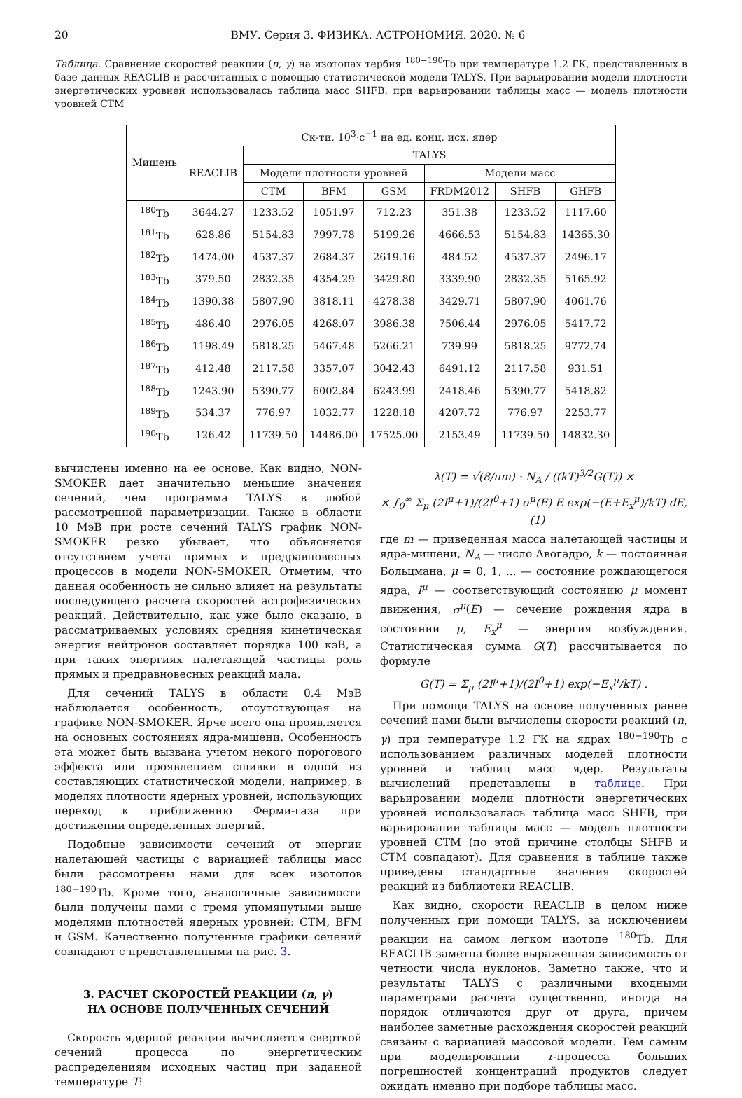20 ВМУ. Серия 3. ФИЗИКА. АСТРОНОМИЯ. 2020. № 6
Таблица. Сравнение скоростей реакции (n, γ) на изотопах тербия <sup>180−190</sup>Tb при температуре 1.2 ГК, представленных в базе данных REACLIB и рассчитанных с помощью статистической модели TALYS. При варьировании модели плотности энергетических уровней использовалась таблица масс SHFB, при варьировании таблицы масс — модель плотности уровней CTM
| Мишень | Ск-ти, 10<sup>3</sup>·c<sup>−1</sup> на ед. конц. исх. ядер | | | | | | |
| --- | --- | --- | --- | --- | --- | --- | --- |
| | REACLIB | TALYS | | | | | |
| | | Модели плотности уровней | | | Модели масс | | |
| | | CTM | BFM | GSM | FRDM2012 | SHFB | GHFB |
| <sup>180</sup>Tb | 3644.27 | 1233.52 | 1051.97 | 712.23 | 351.38 | 1233.52 | 1117.60 |
| <sup>181</sup>Tb | 628.86 | 5154.83 | 7997.78 | 5199.26 | 4666.53 | 5154.83 | 14365.30 |
| <sup>182</sup>Tb | 1474.00 | 4537.37 | 2684.37 | 2619.16 | 484.52 | 4537.37 | 2496.17 |
| <sup>183</sup>Tb | 379.50 | 2832.35 | 4354.29 | 3429.80 | 3339.90 | 2832.35 | 5165.92 |
| <sup>184</sup>Tb | 1390.38 | 5807.90 | 3818.11 | 4278.38 | 3429.71 | 5807.90 | 4061.76 |
| <sup>185</sup>Tb | 486.40 | 2976.05 | 4268.07 | 3986.38 | 7506.44 | 2976.05 | 5417.72 |
| <sup>186</sup>Tb | 1198.49 | 5818.25 | 5467.48 | 5266.21 | 739.99 | 5818.25 | 9772.74 |
| <sup>187</sup>Tb | 412.48 | 2117.58 | 3357.07 | 3042.43 | 6491.12 | 2117.58 | 931.51 |
| <sup>188</sup>Tb | 1243.90 | 5390.77 | 6002.84 | 6243.99 | 2418.46 | 5390.77 | 5418.82 |
| <sup>189</sup>Tb | 534.37 | 776.97 | 1032.77 | 1228.18 | 4207.72 | 776.97 | 2253.77 |
| <sup>190</sup>Tb | 126.42 | 11739.50 | 14486.00 | 17525.00 | 2153.49 | 11739.50 | 14832.30 |
вычислены именно на ее основе. Как видно, NON-SMOKER дает значительно меньшие значения сечений, чем программа TALYS в любой рассмотренной параметризации. Также в области 10 МэВ при росте сечений TALYS график NON-SMOKER резко убывает, что объясняется отсутствием учета прямых и предравновесных процессов в модели NON-SMOKER. Отметим, что данная особенность не сильно влияет на результаты последующего расчета скоростей астрофизических реакций. Действительно, как уже было сказано, в рассматриваемых условиях средняя кинетическая энергия нейтронов составляет порядка 100 кэВ, а при таких энергиях налетающей частицы роль прямых и предравновесных реакций мала.
Для сечений TALYS в области 0.4 МэВ наблюдается особенность, отсутствующая на графике NON-SMOKER. Ярче всего она проявляется на основных состояниях ядра-мишени. Особенность эта может быть вызвана учетом некого порогового эффекта или проявлением сшивки в одной из составляющих статистической модели, например, в моделях плотности ядерных уровней, использующих переход к приближению Ферми-газа при достижении определенных энергий.
Подобные зависимости сечений от энергии налетающей частицы с вариацией таблицы масс были рассмотрены нами для всех изотопов <sup>180−190</sup>Tb. Кроме того, аналогичные зависимости были получены нами с тремя упомянутыми выше моделями плотностей ядерных уровней: CTM, BFM и GSM. Качественно полученные графики сечений совпадают с представленными на рис. 3.
3. РАСЧЕТ СКОРОСТЕЙ РЕАКЦИИ (n, γ)
НА ОСНОВЕ ПОЛУЧЕННЫХ СЕЧЕНИЙ
Скорость ядерной реакции вычисляется сверткой сечений процесса по энергетическим распределениям исходных частиц при заданной температуре T:
λ(T) = √(8/πm) · N<sub>A</sub> / ((kT)<sup>3/2</sup>G(T)) ×
× ∫<sub>0</sub><sup>∞</sup> Σ<sub>μ</sub> (2I<sup>μ</sup>+1)/(2I<sup>0</sup>+1) σ<sup>μ</sup>(E) E exp(−(E+E<sub>x</sub><sup>μ</sup>)/kT) dE, (1)
где m — приведенная масса налетающей частицы и ядра-мишени, N<sub>A</sub> — число Авогадро, k — постоянная Больцмана, μ = 0, 1, ... — состояние рождающегося ядра, I<sup>μ</sup> — соответствующий состоянию μ момент движения, σ<sup>μ</sup>(E) — сечение рождения ядра в состоянии μ, E<sub>x</sub><sup>μ</sup> — энергия возбуждения. Статистическая сумма G(T) рассчитывается по формуле
G(T) = Σ<sub>μ</sub> (2I<sup>μ</sup>+1)/(2I<sup>0</sup>+1) exp(−E<sub>x</sub><sup>μ</sup>/kT) .
При помощи TALYS на основе полученных ранее сечений нами были вычислены скорости реакций (n, γ) при температуре 1.2 ГК на ядрах <sup>180−190</sup>Tb с использованием различных моделей плотности уровней и таблиц масс ядер. Результаты вычислений представлены в таблице. При варьировании модели плотности энергетических уровней использовалась таблица масс SHFB, при варьировании таблицы масс — модель плотности уровней CTM (по этой причине столбцы SHFB и CTM совпадают). Для сравнения в таблице также приведены стандартные значения скоростей реакций из библиотеки REACLIB.
Как видно, скорости REACLIB в целом ниже полученных при помощи TALYS, за исключением реакции на самом легком изотопе <sup>180</sup>Tb. Для REACLIB заметна более выраженная зависимость от четности числа нуклонов. Заметно также, что и результаты TALYS с различными входными параметрами расчета существенно, иногда на порядок отличаются друг от друга, причем наиболее заметные расхождения скоростей реакций связаны с вариацией массовой модели. Тем самым при моделировании r-процесса больших погрешностей концентраций продуктов следует ожидать именно при подборе таблицы масс.